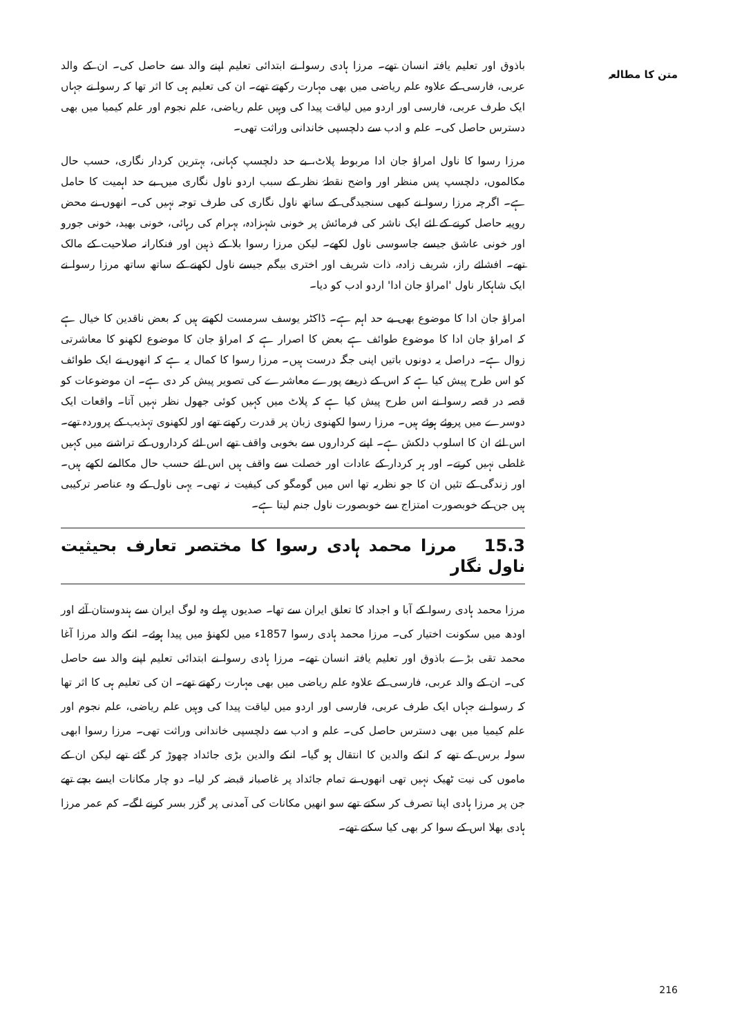متن کا مطالعہ
باذوق اور تعلیم یافتہ انسان تھے۔ مرزا ہادی رسوا نے ابتدائی تعلیم اپنے والد سے حاصل کی۔ ان کے والد عربی، فارسی کے علاوہ علم ریاضی میں بھی مہارت رکھتے تھے۔ ان کی تعلیم ہی کا اثر تھا کہ رسوا نے جہاں ایک طرف عربی، فارسی اور اردو میں لیاقت پیدا کی وہیں علم ریاضی، علم نجوم اور علم کیمیا میں بھی دسترس حاصل کی۔ علم و ادب سے دلچسپی خاندانی وراثت تھی۔
مرزا رسوا کا ناول امراؤ جان ادا مربوط پلاٹ، بے حد دلچسپ کہانی، بہترین کردار نگاری، حسب حال مکالموں، دلچسپ پس منظر اور واضح نقطۂ نظر کے سبب اردو ناول نگاری میں بے حد اہمیت کا حامل ہے۔ اگرچہ مرزا رسوا نے کبھی سنجیدگی کے ساتھ ناول نگاری کی طرف توجہ نہیں کی۔ انھوں نے محض روپیہ حاصل کرنے کے لئے ایک ناشر کی فرمائش پر خونی شہزادہ، بہرام کی رہائی، خونی بھید، خونی جورو اور خونی عاشق جیسے جاسوسی ناول لکھے۔ لیکن مرزا رسوا بلا کے ذہین اور فنکارانہ صلاحیت کے مالک تھے۔ افشائے راز، شریف زادہ، ذات شریف اور اختری بیگم جیسے ناول لکھنے کے ساتھ ساتھ مرزا رسوا نے ایک شاہکار ناول 'امراؤ جان ادا' اردو ادب کو دیا۔
امراؤ جان ادا کا موضوع بھی بے حد اہم ہے۔ ڈاکٹر یوسف سرمست لکھتے ہیں کہ بعض ناقدین کا خیال ہے کہ امراؤ جان ادا کا موضوع طوائف ہے بعض کا اصرار ہے کہ امراؤ جان کا موضوع لکھنو کا معاشرتی زوال ہے۔ دراصل یہ دونوں باتیں اپنی جگہ درست ہیں۔ مرزا رسوا کا کمال یہ ہے کہ انھوں نے ایک طوائف کو اس طرح پیش کیا ہے کہ اس کے ذریعے پورے معاشرے کی تصویر پیش کر دی ہے۔ ان موضوعات کو قصہ در قصہ رسوا نے اس طرح پیش کیا ہے کہ پلاٹ میں کہیں کوئی جھول نظر نہیں آتا۔ واقعات ایک دوسرے میں پروئے ہوئے ہیں۔ مرزا رسوا لکھنوی زبان پر قدرت رکھتے تھے اور لکھنوی تہذیب کے پروردہ تھے۔ اس لئے ان کا اسلوب دلکش ہے۔ اپنے کرداروں سے بخوبی واقف تھے اس لئے کرداروں کے تراشنے میں کہیں غلطی نہیں کرتے۔ اور ہر کردار کے عادات اور خصلت سے واقف ہیں اس لئے حسب حال مکالمے لکھے ہیں۔ اور زندگی کے تئیں ان کا جو نظریہ تھا اس میں گومگو کی کیفیت نہ تھی۔ یہی ناول کے وہ عناصر ترکیبی ہیں جن کے خوبصورت امتزاج سے خوبصورت ناول جنم لیتا ہے۔
15.3 مرزا محمد ہادی رسوا کا مختصر تعارف بحیثیت ناول نگار
مرزا محمد ہادی رسوا کے آبا و اجداد کا تعلق ایران سے تھا۔ صدیوں پہلے وہ لوگ ایران سے ہندوستان آئے اور اودھ میں سکونت اختیار کی۔ مرزا محمد ہادی رسوا 1857ء میں لکھنؤ میں پیدا ہوئے۔ انکے والد مرزا آغا محمد تقی بڑے باذوق اور تعلیم یافتہ انسان تھے۔ مرزا ہادی رسوا نے ابتدائی تعلیم اپنے والد سے حاصل کی۔ ان کے والد عربی، فارسی کے علاوہ علم ریاضی میں بھی مہارت رکھتے تھے۔ ان کی تعلیم ہی کا اثر تھا کہ رسوا نے جہاں ایک طرف عربی، فارسی اور اردو میں لیاقت پیدا کی وہیں علم ریاضی، علم نجوم اور علم کیمیا میں بھی دسترس حاصل کی۔ علم و ادب سے دلچسپی خاندانی وراثت تھی۔ مرزا رسوا ابھی سولہ برس کے تھے کہ انکے والدین کا انتقال ہو گیا۔ انکے والدین بڑی جائداد چھوڑ کر گئے تھے لیکن ان کے ماموں کی نیت ٹھیک نہیں تھی انھوں نے تمام جائداد پر غاصبانہ قبضہ کر لیا۔ دو چار مکانات ایسے بچے تھے جن پر مرزا ہادی اپنا تصرف کر سکتے تھے سو انھیں مکانات کی آمدنی پر گزر بسر کرنے لگے۔ کم عمر مرزا ہادی بھلا اس کے سوا کر بھی کیا سکتے تھے۔
216